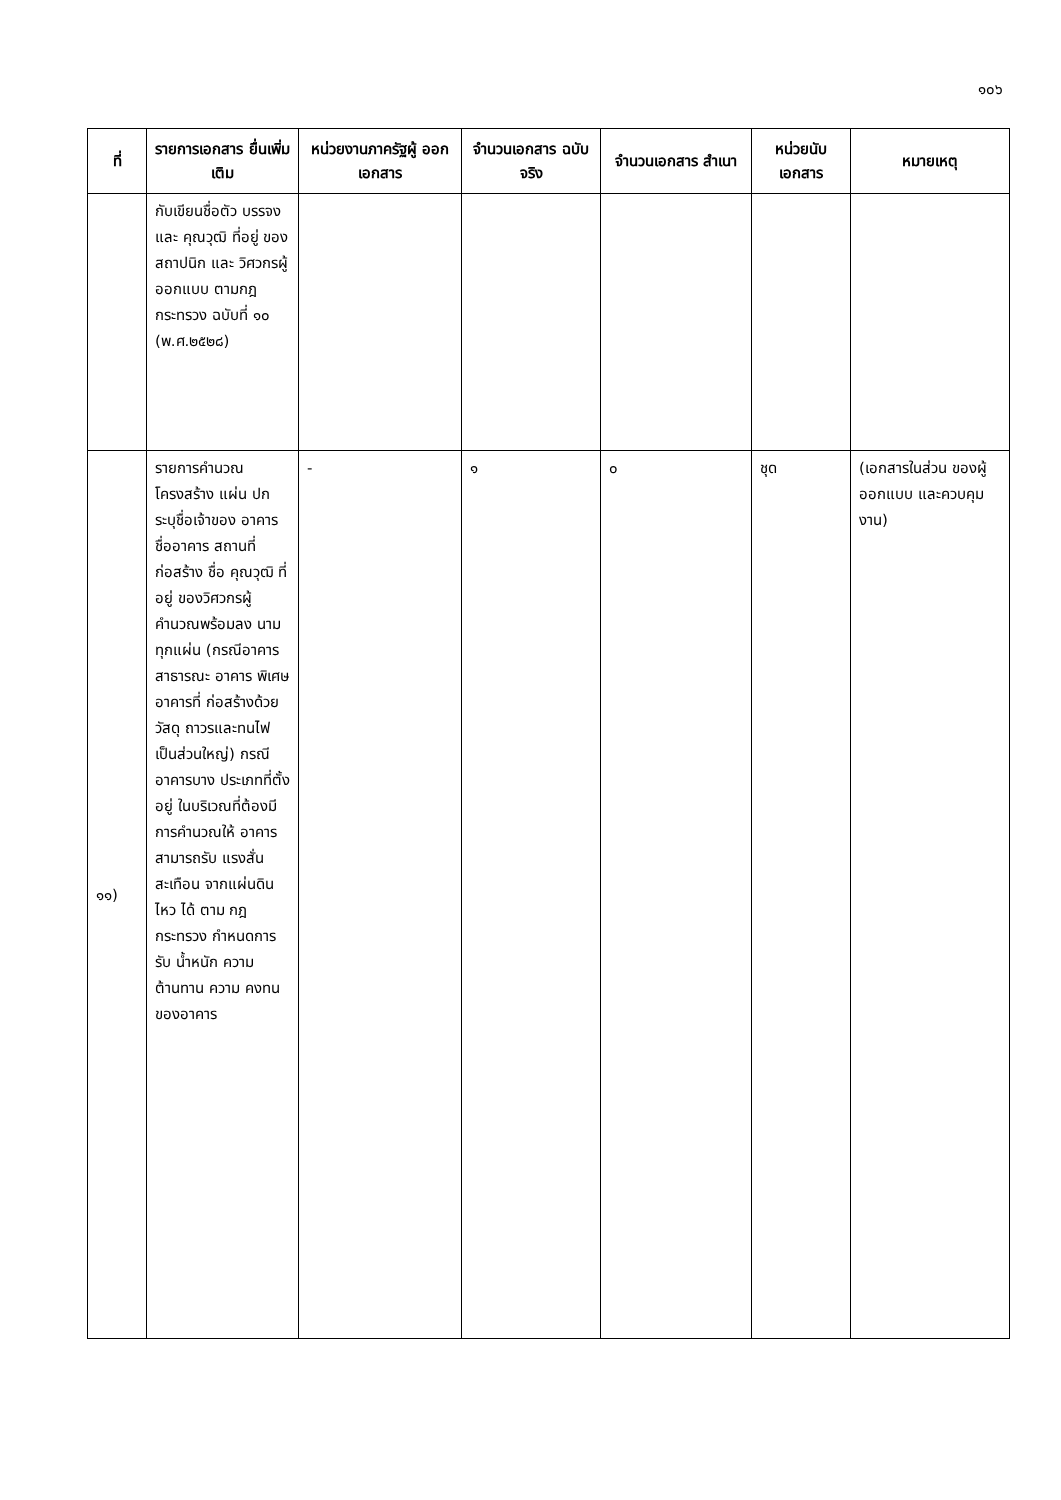๑๐๖
| ที่ | รายการเอกสาร ยื่นเพิ่มเติม | หน่วยงานภาครัฐผู้ ออกเอกสาร | จำนวนเอกสาร ฉบับจริง | จำนวนเอกสาร สำเนา | หน่วยนับ เอกสาร | หมายเหตุ |
| --- | --- | --- | --- | --- | --- | --- |
| | กับเขียนชื่อตัว บรรจง และ คุณวุฒิ ที่อยู่ ของ สถาปนิก และ วิศวกรผู้ออกแบบ ตามกฎกระทรวง ฉบับที่ ๑๐ (พ.ศ.๒๕๒๘) | | | | | |
| ๑๑) | รายการคำนวณ โครงสร้าง แผ่น ปกระบุชื่อเจ้าของ อาคาร ชื่ออาคาร สถานที่ก่อสร้าง ชื่อ คุณวุฒิ ที่อยู่ ของวิศวกรผู้ คำนวณพร้อมลง นามทุกแผ่น (กรณีอาคาร สาธารณะ อาคาร พิเศษ อาคารที่ ก่อสร้างด้วยวัสดุ ถาวรและทนไฟ เป็นส่วนใหญ่) กรณีอาคารบาง ประเภทที่ตั้งอยู่ ในบริเวณที่ต้องมี การคำนวณให้ อาคารสามารถรับ แรงสั่นสะเทือน จากแผ่นดินไหว ได้ ตาม กฎกระทรวง กำหนดการรับ น้ำหนัก ความ ต้านทาน ความ คงทนของอาคาร | - | ๑ | ๐ | ชุด | (เอกสารในส่วน ของผู้ออกแบบ และควบคุมงาน) |